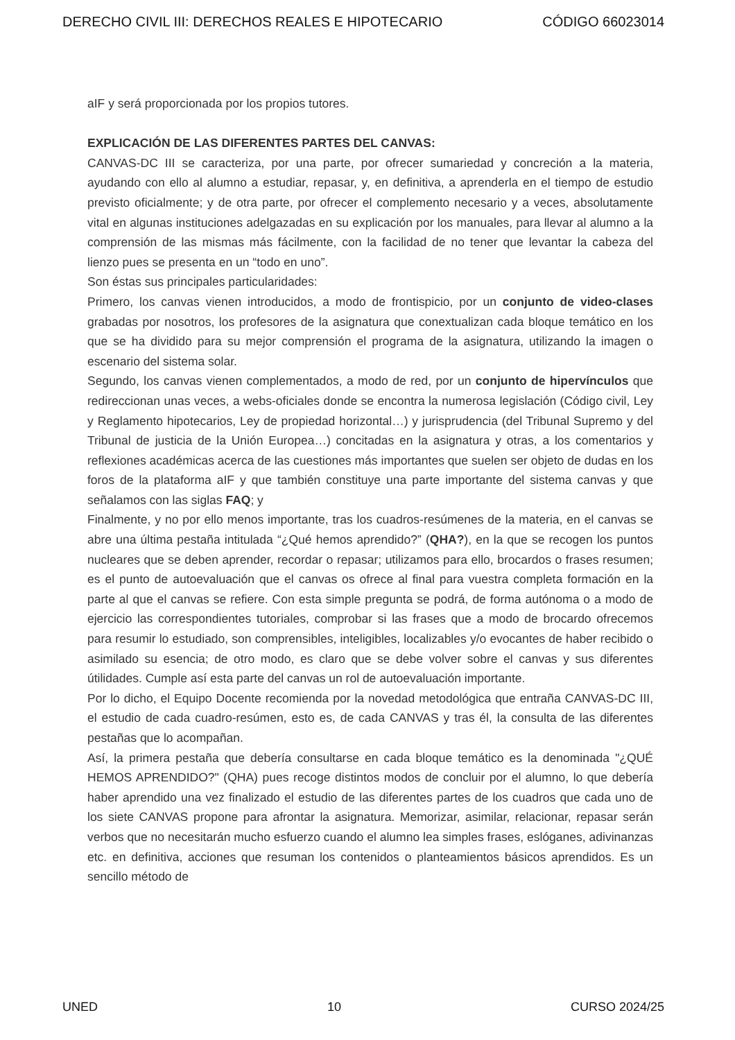DERECHO CIVIL III: DERECHOS REALES E HIPOTECARIO CÓDIGO 66023014
aIF y será proporcionada por los propios tutores.
EXPLICACIÓN DE LAS DIFERENTES PARTES DEL CANVAS:
CANVAS-DC III se caracteriza, por una parte, por ofrecer sumariedad y concreción a la materia, ayudando con ello al alumno a estudiar, repasar, y, en definitiva, a aprenderla en el tiempo de estudio previsto oficialmente; y de otra parte, por ofrecer el complemento necesario y a veces, absolutamente vital en algunas instituciones adelgazadas en su explicación por los manuales, para llevar al alumno a la comprensión de las mismas más fácilmente, con la facilidad de no tener que levantar la cabeza del lienzo pues se presenta en un “todo en uno”.
Son éstas sus principales particularidades:
Primero, los canvas vienen introducidos, a modo de frontispicio, por un conjunto de video-clases grabadas por nosotros, los profesores de la asignatura que conextualizan cada bloque temático en los que se ha dividido para su mejor comprensión el programa de la asignatura, utilizando la imagen o escenario del sistema solar.
Segundo, los canvas vienen complementados, a modo de red, por un conjunto de hipervínculos que redireccionan unas veces, a webs-oficiales donde se encontra la numerosa legislación (Código civil, Ley y Reglamento hipotecarios, Ley de propiedad horizontal…) y jurisprudencia (del Tribunal Supremo y del Tribunal de justicia de la Unión Europea…) concitadas en la asignatura y otras, a los comentarios y reflexiones académicas acerca de las cuestiones más importantes que suelen ser objeto de dudas en los foros de la plataforma aIF y que también constituye una parte importante del sistema canvas y que señalamos con las siglas FAQ; y
Finalmente, y no por ello menos importante, tras los cuadros-resúmenes de la materia, en el canvas se abre una última pestaña intitulada “¿Qué hemos aprendido?” (QHA?), en la que se recogen los puntos nucleares que se deben aprender, recordar o repasar; utilizamos para ello, brocardos o frases resumen; es el punto de autoevaluación que el canvas os ofrece al final para vuestra completa formación en la parte al que el canvas se refiere. Con esta simple pregunta se podrá, de forma autónoma o a modo de ejercicio las correspondientes tutoriales, comprobar si las frases que a modo de brocardo ofrecemos para resumir lo estudiado, son comprensibles, inteligibles, localizables y/o evocantes de haber recibido o asimilado su esencia; de otro modo, es claro que se debe volver sobre el canvas y sus diferentes útilidades. Cumple así esta parte del canvas un rol de autoevaluación importante.
Por lo dicho, el Equipo Docente recomienda por la novedad metodológica que entraña CANVAS-DC III, el estudio de cada cuadro-resúmen, esto es, de cada CANVAS y tras él, la consulta de las diferentes pestañas que lo acompañan.
Así, la primera pestaña que debería consultarse en cada bloque temático es la denominada "¿QUÉ HEMOS APRENDIDO?" (QHA) pues recoge distintos modos de concluir por el alumno, lo que debería haber aprendido una vez finalizado el estudio de las diferentes partes de los cuadros que cada uno de los siete CANVAS propone para afrontar la asignatura. Memorizar, asimilar, relacionar, repasar serán verbos que no necesitarán mucho esfuerzo cuando el alumno lea simples frases, eslóganes, adivinanzas etc. en definitiva, acciones que resuman los contenidos o planteamientos básicos aprendidos. Es un sencillo método de
UNED 10 CURSO 2024/25